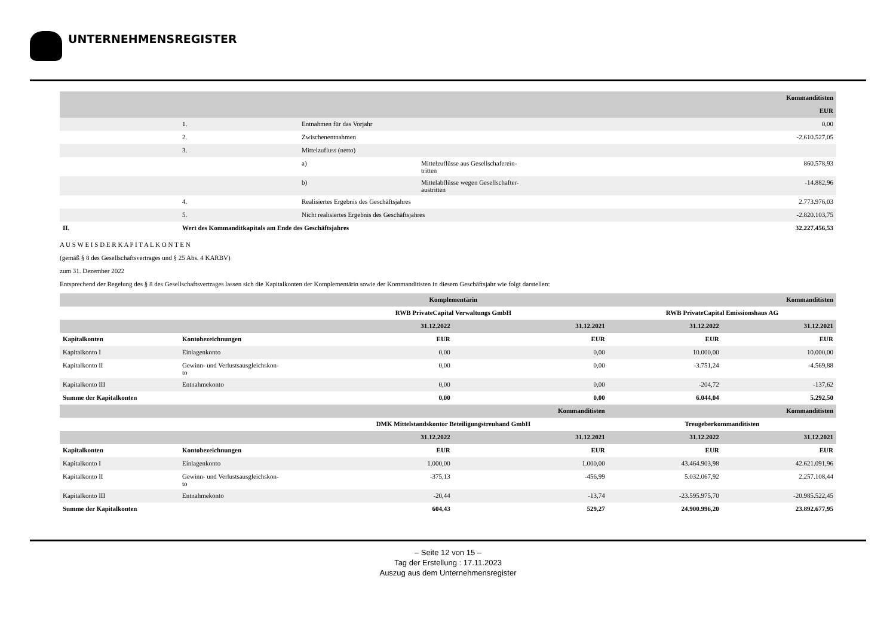UNTERNEHMENSREGISTER
| | | | | Kommanditisten |
| | | | | EUR |
| | 1. | Entnahmen für das Vorjahr | | 0,00 |
| | 2. | Zwischenentnahmen | | -2.610.527,05 |
| | 3. | Mittelzufluss (netto) | | |
| | | a) | Mittelzuflüsse aus Gesellschaferein- tritten | 860.578,93 |
| | | b) | Mittelabflüsse wegen Gesellschafter- austritten | -14.882,96 |
| | 4. | Realisiertes Ergebnis des Geschäftsjahres | | 2.773.976,03 |
| | 5. | Nicht realisiertes Ergebnis des Geschäftsjahres | | -2.820.103,75 |
| II. | Wert des Kommanditkapitals am Ende des Geschäftsjahres | | | 32.227.456,53 |
A U S W E I S D E R K A P I T A L K O N T E N
(gemäß § 8 des Gesellschaftsvertrages und § 25 Abs. 4 KARBV)
zum 31. Dezember 2022
Entsprechend der Regelung des § 8 des Gesellschaftsvertrages lassen sich die Kapitalkonten der Komplementärin sowie der Kommanditisten in diesem Geschäftsjahr wie folgt darstellen:
| | | Komplementärin | | Kommanditisten | |
| | | RWB PrivateCapital Verwaltungs GmbH | | RWB PrivateCapital Emissionshaus AG | |
| | | 31.12.2022 | 31.12.2021 | 31.12.2022 | 31.12.2021 |
| Kapitalkonten | Kontobezeichnungen | EUR | EUR | EUR | EUR |
| Kapitalkonto I | Einlagenkonto | 0,00 | 0,00 | 10.000,00 | 10.000,00 |
| Kapitalkonto II | Gewinn- und Verlustsausgleichskon- to | 0,00 | 0,00 | -3.751,24 | -4.569,88 |
| Kapitalkonto III | Entnahmekonto | 0,00 | 0,00 | -204,72 | -137,62 |
| Summe der Kapitalkonten | | 0,00 | 0,00 | 6.044,04 | 5.292,50 |
| | | Kommanditisten | | Kommanditisten | |
| | | DMK Mittelstandskontor Beteiligungstreuhand GmbH | | Treugeberkommanditisten | |
| | | 31.12.2022 | 31.12.2021 | 31.12.2022 | 31.12.2021 |
| Kapitalkonten | Kontobezeichnungen | EUR | EUR | EUR | EUR |
| Kapitalkonto I | Einlagenkonto | 1.000,00 | 1.000,00 | 43.464.903,98 | 42.621.091,96 |
| Kapitalkonto II | Gewinn- und Verlustsausgleichskon- to | -375,13 | -456,99 | 5.032.067,92 | 2.257.108,44 |
| Kapitalkonto III | Entnahmekonto | -20,44 | -13,74 | -23.595.975,70 | -20.985.522,45 |
| Summe der Kapitalkonten | | 604,43 | 529,27 | 24.900.996,20 | 23.892.677,95 |
– Seite 12 von 15 –
Tag der Erstellung : 17.11.2023
Auszug aus dem Unternehmensregister